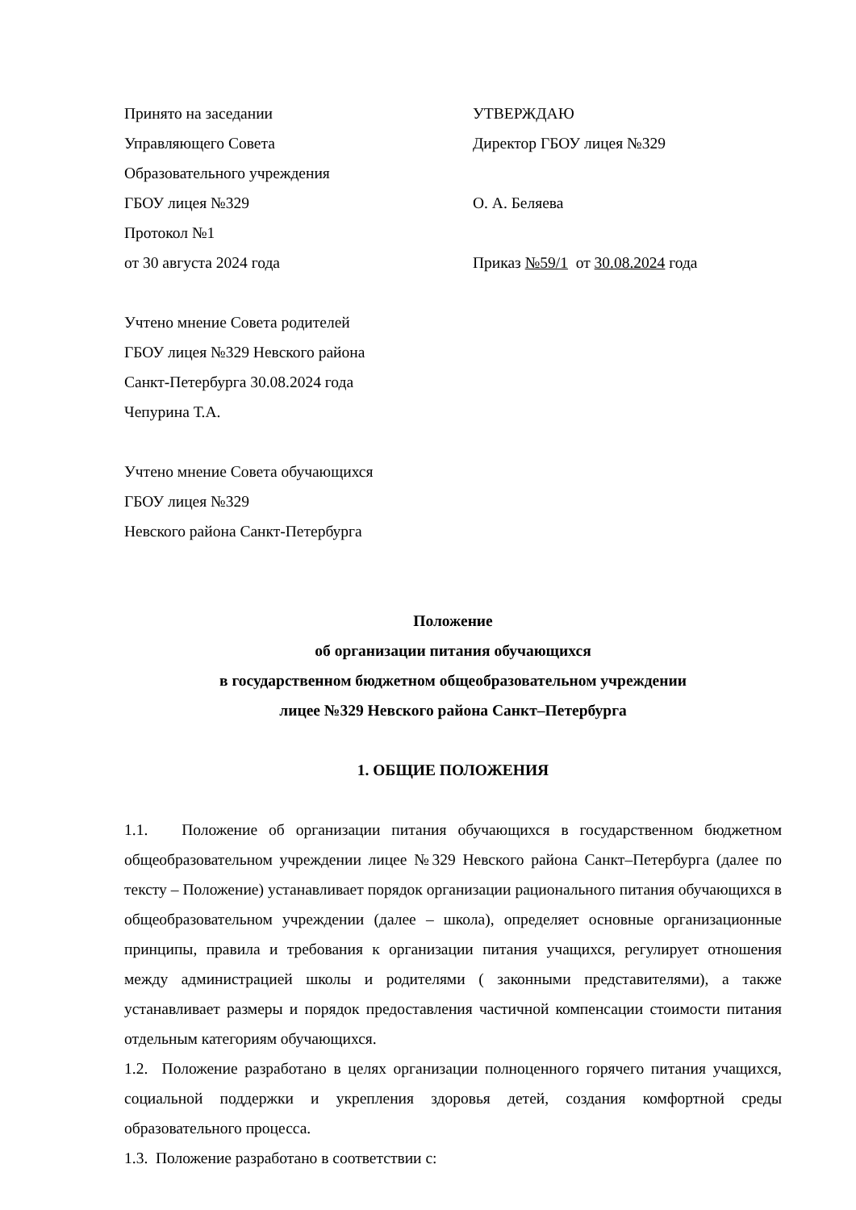Принято на заседании УТВЕРЖДАЮ
Управляющего Совета Директор ГБОУ лицея №329
Образовательного учреждения
ГБОУ лицея №329 О. А. Беляева
Протокол №1
от 30 августа 2024 года Приказ №59/1 от 30.08.2024 года
Учтено мнение Совета родителей
ГБОУ лицея №329 Невского района
Санкт-Петербурга 30.08.2024 года
Чепурина Т.А.
Учтено мнение Совета обучающихся
ГБОУ лицея №329
Невского района Санкт-Петербурга
Положение
об организации питания обучающихся
в государственном бюджетном общеобразовательном учреждении
лицее №329 Невского района Санкт–Петербурга
1. ОБЩИЕ ПОЛОЖЕНИЯ
1.1. Положение об организации питания обучающихся в государственном бюджетном общеобразовательном учреждении лицее №329 Невского района Санкт–Петербурга (далее по тексту – Положение) устанавливает порядок организации рационального питания обучающихся в общеобразовательном учреждении (далее – школа), определяет основные организационные принципы, правила и требования к организации питания учащихся, регулирует отношения между администрацией школы и родителями ( законными представителями), а также устанавливает размеры и порядок предоставления частичной компенсации стоимости питания отдельным категориям обучающихся.
1.2. Положение разработано в целях организации полноценного горячего питания учащихся, социальной поддержки и укрепления здоровья детей, создания комфортной среды образовательного процесса.
1.3. Положение разработано в соответствии с: